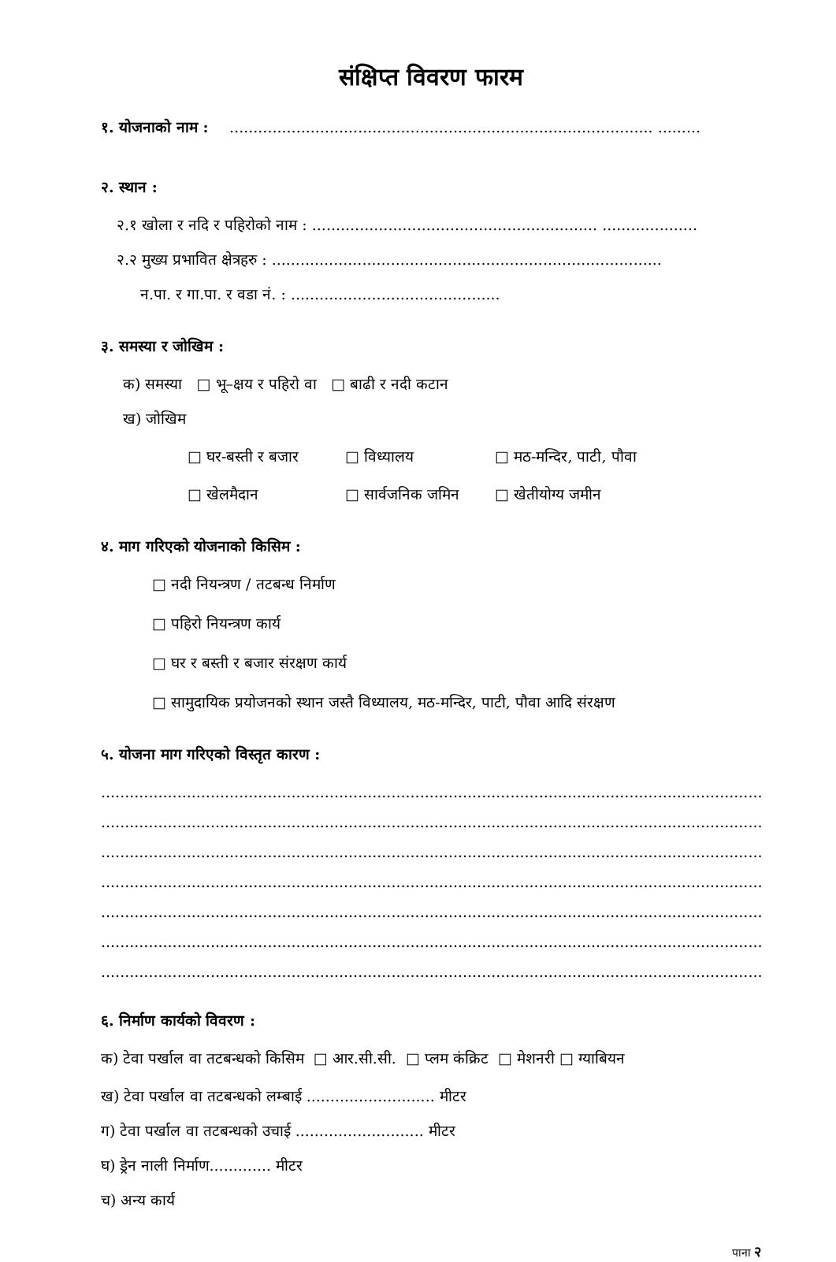संक्षिप्त विवरण फारम
१. योजनाको नाम : ......................................................................................... .........
२. स्थान :
२.१ खोला र नदि र पहिरोको नाम : ............................................................ ....................
२.२ मुख्य प्रभावित क्षेत्रहरु : ..................................................................................
न.पा. र गा.पा. र वडा नं. : ............................................
३. समस्या र जोखिम :
क) समस्या □ भू–क्षय र पहिरो वा □ बाढी र नदी कटान
ख) जोखिम
□ घर-बस्ती र बजार □ विध्यालय □ मठ-मन्दिर, पाटी, पौवा
□ खेलमैदान □ सार्वजनिक जमिन □ खेतीयोग्य जमीन
४. माग गरिएको योजनाको किसिम :
□ नदी नियन्त्रण / तटबन्ध निर्माण
□ पहिरो नियन्त्रण कार्य
□ घर र बस्ती र बजार संरक्षण कार्य
□ सामुदायिक प्रयोजनको स्थान जस्तै विध्यालय, मठ-मन्दिर, पाटी, पौवा आदि संरक्षण
५. योजना माग गरिएको विस्तृत कारण :
....................................................................................................................................................
....................................................................................................................................................
....................................................................................................................................................
....................................................................................................................................................
....................................................................................................................................................
....................................................................................................................................................
....................................................................................................................................................
६. निर्माण कार्यको विवरण :
क) टेवा पर्खाल वा तटबन्धको किसिम □ आर.सी.सी. □ प्लम कंक्रिट □ मेशनरी □ ग्याबियन
ख) टेवा पर्खाल वा तटबन्धको लम्बाई ........................... मीटर
ग) टेवा पर्खाल वा तटबन्धको उचाई ........................... मीटर
घ) ड्रेन नाली निर्माण............. मीटर
च) अन्य कार्य
पाना २